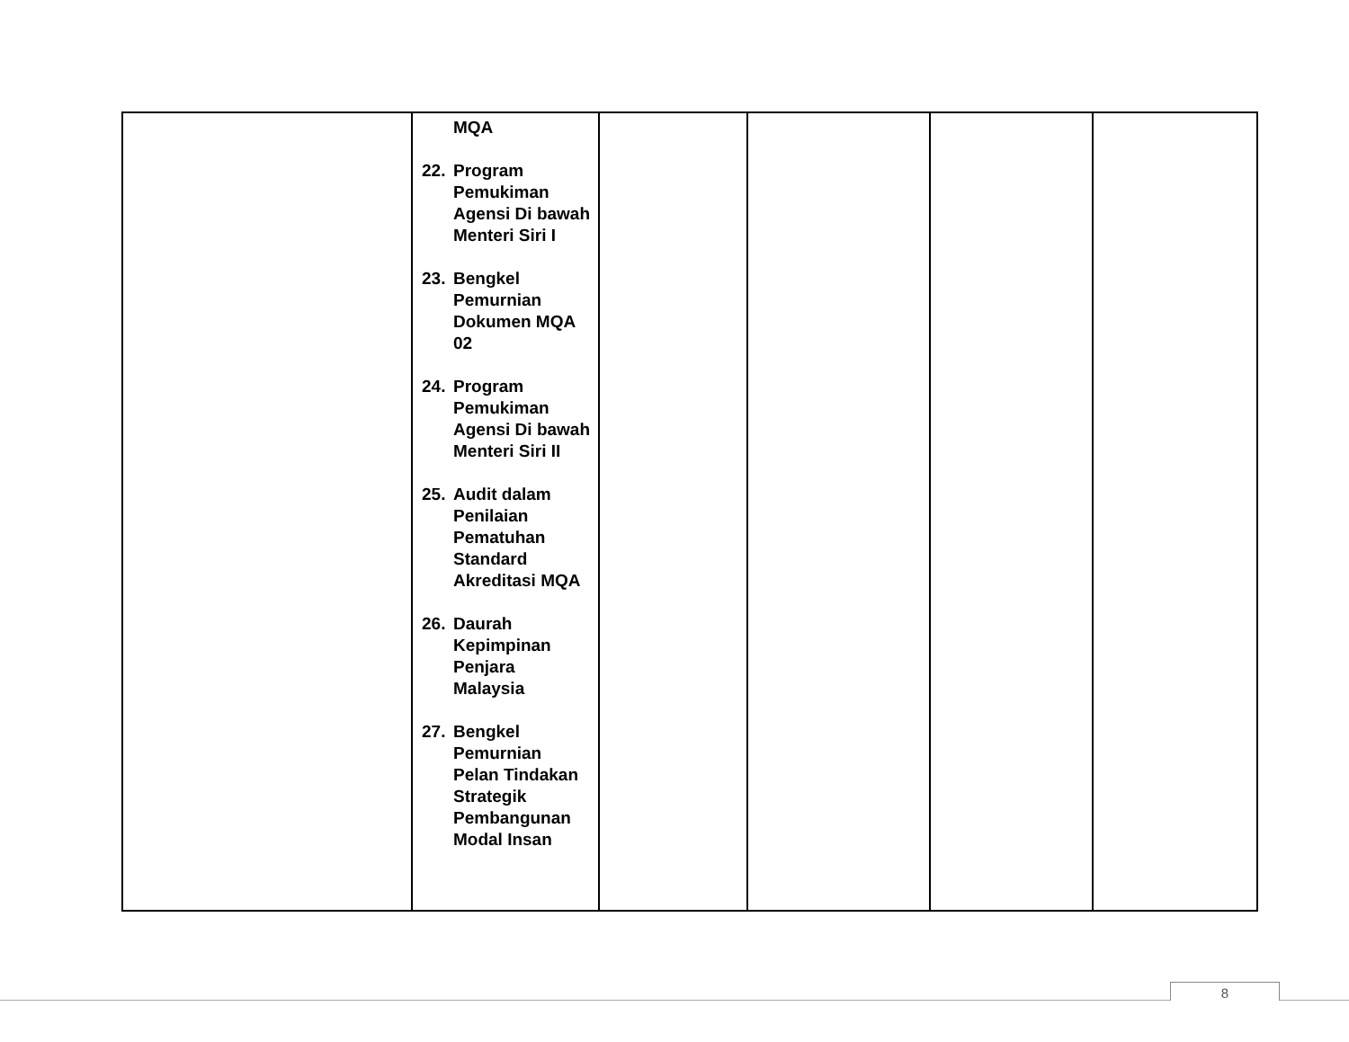| | MQA 22. Program Pemukiman Agensi Di bawah Menteri Siri I 23. Bengkel Pemurnian Dokumen MQA 02 24. Program Pemukiman Agensi Di bawah Menteri Siri II 25. Audit dalam Penilaian Pematuhan Standard Akreditasi MQA 26. Daurah Kepimpinan Penjara Malaysia 27. Bengkel Pemurnian Pelan Tindakan Strategik Pembangunan Modal Insan | | | | |
8